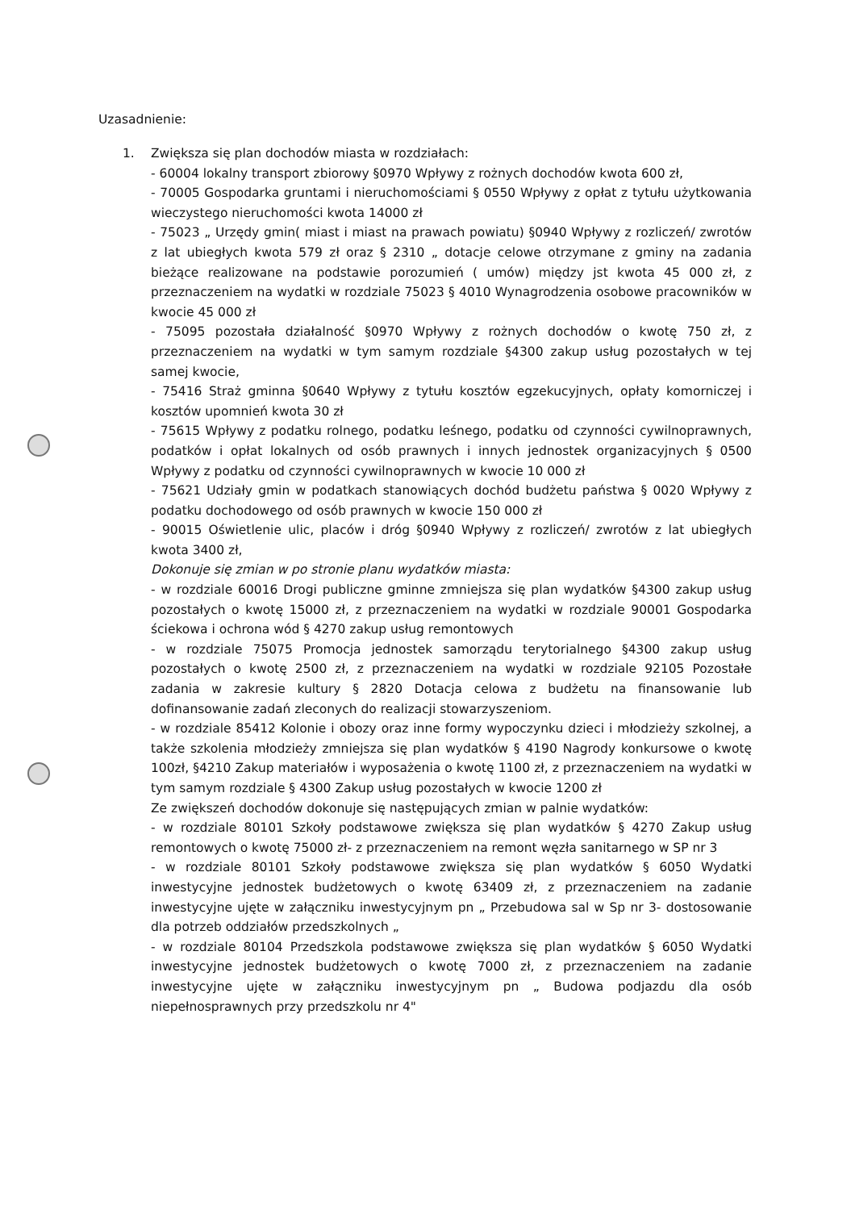Uzasadnienie:
1. Zwiększa się plan dochodów miasta w rozdziałach:
- 60004 lokalny transport zbiorowy §0970 Wpływy z rożnych dochodów kwota 600 zł,
- 70005 Gospodarka gruntami i nieruchomościami § 0550 Wpływy z opłat z tytułu użytkowania wieczystego nieruchomości kwota 14000 zł
- 75023 „ Urzędy gmin( miast i miast na prawach powiatu) §0940 Wpływy z rozliczeń/ zwrotów z lat ubiegłych kwota 579 zł oraz § 2310 „ dotacje celowe otrzymane z gminy na zadania bieżące realizowane na podstawie porozumień ( umów) między jst kwota 45 000 zł, z przeznaczeniem na wydatki w rozdziale 75023 § 4010 Wynagrodzenia osobowe pracowników w kwocie 45 000 zł
- 75095 pozostała działalność §0970 Wpływy z rożnych dochodów o kwotę 750 zł, z przeznaczeniem na wydatki w tym samym rozdziale §4300 zakup usług pozostałych w tej samej kwocie,
- 75416 Straż gminna §0640 Wpływy z tytułu kosztów egzekucyjnych, opłaty komorniczej i kosztów upomnień kwota 30 zł
- 75615 Wpływy z podatku rolnego, podatku leśnego, podatku od czynności cywilnoprawnych, podatków i opłat lokalnych od osób prawnych i innych jednostek organizacyjnych § 0500 Wpływy z podatku od czynności cywilnoprawnych w kwocie 10 000 zł
- 75621 Udziały gmin w podatkach stanowiących dochód budżetu państwa § 0020 Wpływy z podatku dochodowego od osób prawnych w kwocie 150 000 zł
- 90015 Oświetlenie ulic, placów i dróg §0940 Wpływy z rozliczeń/ zwrotów z lat ubiegłych kwota 3400 zł,
Dokonuje się zmian w po stronie planu wydatków miasta:
- w rozdziale 60016 Drogi publiczne gminne zmniejsza się plan wydatków §4300 zakup usług pozostałych o kwotę 15000 zł, z przeznaczeniem na wydatki w rozdziale 90001 Gospodarka ściekowa i ochrona wód § 4270 zakup usług remontowych
- w rozdziale 75075 Promocja jednostek samorządu terytorialnego §4300 zakup usług pozostałych o kwotę 2500 zł, z przeznaczeniem na wydatki w rozdziale 92105 Pozostałe zadania w zakresie kultury § 2820 Dotacja celowa z budżetu na finansowanie lub dofinansowanie zadań zleconych do realizacji stowarzyszeniom.
- w rozdziale 85412 Kolonie i obozy oraz inne formy wypoczynku dzieci i młodzieży szkolnej, a także szkolenia młodzieży zmniejsza się plan wydatków § 4190 Nagrody konkursowe o kwotę 100zł, §4210 Zakup materiałów i wyposażenia o kwotę 1100 zł, z przeznaczeniem na wydatki w tym samym rozdziale § 4300 Zakup usług pozostałych w kwocie 1200 zł
Ze zwiększeń dochodów dokonuje się następujących zmian w palnie wydatków:
- w rozdziale 80101 Szkoły podstawowe zwiększa się plan wydatków § 4270 Zakup usług remontowych o kwotę 75000 zł- z przeznaczeniem na remont węzła sanitarnego w SP nr 3
- w rozdziale 80101 Szkoły podstawowe zwiększa się plan wydatków § 6050 Wydatki inwestycyjne jednostek budżetowych o kwotę 63409 zł, z przeznaczeniem na zadanie inwestycyjne ujęte w załączniku inwestycyjnym pn „ Przebudowa sal w Sp nr 3- dostosowanie dla potrzeb oddziałów przedszkolnych „
- w rozdziale 80104 Przedszkola podstawowe zwiększa się plan wydatków § 6050 Wydatki inwestycyjne jednostek budżetowych o kwotę 7000 zł, z przeznaczeniem na zadanie inwestycyjne ujęte w załączniku inwestycyjnym pn „ Budowa podjazdu dla osób niepełnosprawnych przy przedszkolu nr 4"